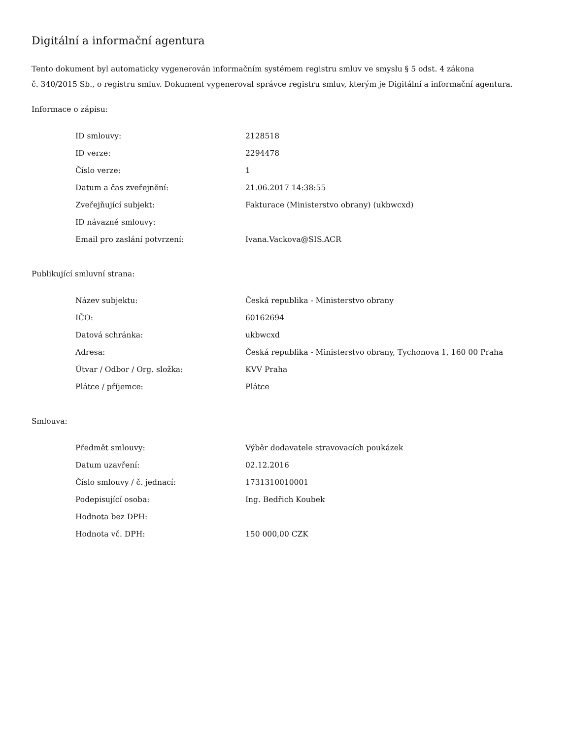Digitální a informační agentura
Tento dokument byl automaticky vygenerován informačním systémem registru smluv ve smyslu § 5 odst. 4 zákona
č. 340/2015 Sb., o registru smluv. Dokument vygeneroval správce registru smluv, kterým je Digitální a informační agentura.
Informace o zápisu:
| ID smlouvy: | 2128518 |
| ID verze: | 2294478 |
| Číslo verze: | 1 |
| Datum a čas zveřejnění: | 21.06.2017 14:38:55 |
| Zveřejňující subjekt: | Fakturace (Ministerstvo obrany) (ukbwcxd) |
| ID návazné smlouvy: | |
| Email pro zaslání potvrzení: | Ivana.Vackova@SIS.ACR |
Publikující smluvní strana:
| Název subjektu: | Česká republika - Ministerstvo obrany |
| IČO: | 60162694 |
| Datová schránka: | ukbwcxd |
| Adresa: | Česká republika - Ministerstvo obrany, Tychonova 1, 160 00 Praha |
| Útvar / Odbor / Org. složka: | KVV Praha |
| Plátce / příjemce: | Plátce |
Smlouva:
| Předmět smlouvy: | Výběr dodavatele stravovacích poukázek |
| Datum uzavření: | 02.12.2016 |
| Číslo smlouvy / č. jednací: | 1731310010001 |
| Podepisující osoba: | Ing. Bedřich Koubek |
| Hodnota bez DPH: | |
| Hodnota vč. DPH: | 150 000,00 CZK |